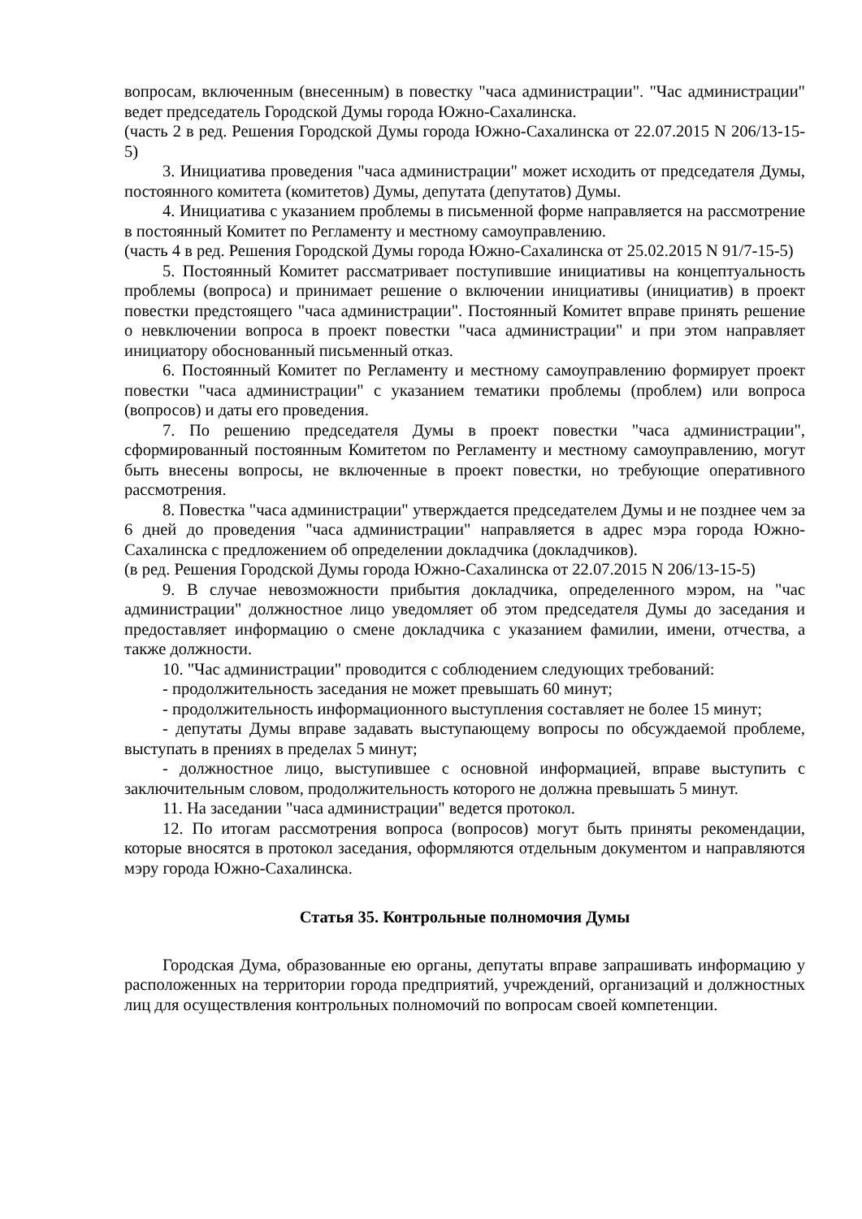вопросам, включенным (внесенным) в повестку "часа администрации". "Час администрации" ведет председатель Городской Думы города Южно-Сахалинска.
(часть 2 в ред. Решения Городской Думы города Южно-Сахалинска от 22.07.2015 N 206/13-15-5)
3. Инициатива проведения "часа администрации" может исходить от председателя Думы, постоянного комитета (комитетов) Думы, депутата (депутатов) Думы.
4. Инициатива с указанием проблемы в письменной форме направляется на рассмотрение в постоянный Комитет по Регламенту и местному самоуправлению.
(часть 4 в ред. Решения Городской Думы города Южно-Сахалинска от 25.02.2015 N 91/7-15-5)
5. Постоянный Комитет рассматривает поступившие инициативы на концептуальность проблемы (вопроса) и принимает решение о включении инициативы (инициатив) в проект повестки предстоящего "часа администрации". Постоянный Комитет вправе принять решение о невключении вопроса в проект повестки "часа администрации" и при этом направляет инициатору обоснованный письменный отказ.
6. Постоянный Комитет по Регламенту и местному самоуправлению формирует проект повестки "часа администрации" с указанием тематики проблемы (проблем) или вопроса (вопросов) и даты его проведения.
7. По решению председателя Думы в проект повестки "часа администрации", сформированный постоянным Комитетом по Регламенту и местному самоуправлению, могут быть внесены вопросы, не включенные в проект повестки, но требующие оперативного рассмотрения.
8. Повестка "часа администрации" утверждается председателем Думы и не позднее чем за 6 дней до проведения "часа администрации" направляется в адрес мэра города Южно-Сахалинска с предложением об определении докладчика (докладчиков).
(в ред. Решения Городской Думы города Южно-Сахалинска от 22.07.2015 N 206/13-15-5)
9. В случае невозможности прибытия докладчика, определенного мэром, на "час администрации" должностное лицо уведомляет об этом председателя Думы до заседания и предоставляет информацию о смене докладчика с указанием фамилии, имени, отчества, а также должности.
10. "Час администрации" проводится с соблюдением следующих требований:
- продолжительность заседания не может превышать 60 минут;
- продолжительность информационного выступления составляет не более 15 минут;
- депутаты Думы вправе задавать выступающему вопросы по обсуждаемой проблеме, выступать в прениях в пределах 5 минут;
- должностное лицо, выступившее с основной информацией, вправе выступить с заключительным словом, продолжительность которого не должна превышать 5 минут.
11. На заседании "часа администрации" ведется протокол.
12. По итогам рассмотрения вопроса (вопросов) могут быть приняты рекомендации, которые вносятся в протокол заседания, оформляются отдельным документом и направляются мэру города Южно-Сахалинска.
Статья 35. Контрольные полномочия Думы
Городская Дума, образованные ею органы, депутаты вправе запрашивать информацию у расположенных на территории города предприятий, учреждений, организаций и должностных лиц для осуществления контрольных полномочий по вопросам своей компетенции.